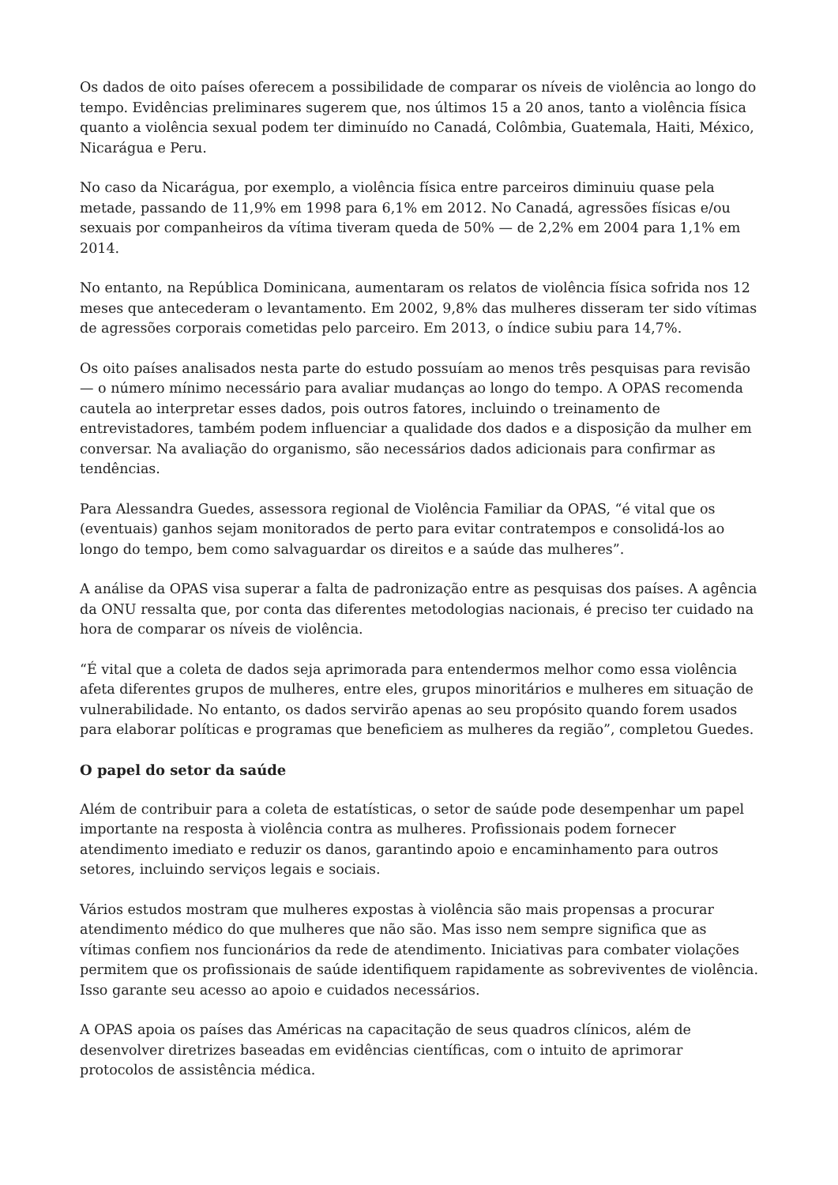Os dados de oito países oferecem a possibilidade de comparar os níveis de violência ao longo do tempo. Evidências preliminares sugerem que, nos últimos 15 a 20 anos, tanto a violência física quanto a violência sexual podem ter diminuído no Canadá, Colômbia, Guatemala, Haiti, México, Nicarágua e Peru.
No caso da Nicarágua, por exemplo, a violência física entre parceiros diminuiu quase pela metade, passando de 11,9% em 1998 para 6,1% em 2012. No Canadá, agressões físicas e/ou sexuais por companheiros da vítima tiveram queda de 50% — de 2,2% em 2004 para 1,1% em 2014.
No entanto, na República Dominicana, aumentaram os relatos de violência física sofrida nos 12 meses que antecederam o levantamento. Em 2002, 9,8% das mulheres disseram ter sido vítimas de agressões corporais cometidas pelo parceiro. Em 2013, o índice subiu para 14,7%.
Os oito países analisados nesta parte do estudo possuíam ao menos três pesquisas para revisão — o número mínimo necessário para avaliar mudanças ao longo do tempo. A OPAS recomenda cautela ao interpretar esses dados, pois outros fatores, incluindo o treinamento de entrevistadores, também podem influenciar a qualidade dos dados e a disposição da mulher em conversar. Na avaliação do organismo, são necessários dados adicionais para confirmar as tendências.
Para Alessandra Guedes, assessora regional de Violência Familiar da OPAS, “é vital que os (eventuais) ganhos sejam monitorados de perto para evitar contratempos e consolidá-los ao longo do tempo, bem como salvaguardar os direitos e a saúde das mulheres”.
A análise da OPAS visa superar a falta de padronização entre as pesquisas dos países. A agência da ONU ressalta que, por conta das diferentes metodologias nacionais, é preciso ter cuidado na hora de comparar os níveis de violência.
“É vital que a coleta de dados seja aprimorada para entendermos melhor como essa violência afeta diferentes grupos de mulheres, entre eles, grupos minoritários e mulheres em situação de vulnerabilidade. No entanto, os dados servirão apenas ao seu propósito quando forem usados para elaborar políticas e programas que beneficiem as mulheres da região”, completou Guedes.
O papel do setor da saúde
Além de contribuir para a coleta de estatísticas, o setor de saúde pode desempenhar um papel importante na resposta à violência contra as mulheres. Profissionais podem fornecer atendimento imediato e reduzir os danos, garantindo apoio e encaminhamento para outros setores, incluindo serviços legais e sociais.
Vários estudos mostram que mulheres expostas à violência são mais propensas a procurar atendimento médico do que mulheres que não são. Mas isso nem sempre significa que as vítimas confiem nos funcionários da rede de atendimento. Iniciativas para combater violações permitem que os profissionais de saúde identifiquem rapidamente as sobreviventes de violência. Isso garante seu acesso ao apoio e cuidados necessários.
A OPAS apoia os países das Américas na capacitação de seus quadros clínicos, além de desenvolver diretrizes baseadas em evidências científicas, com o intuito de aprimorar protocolos de assistência médica.